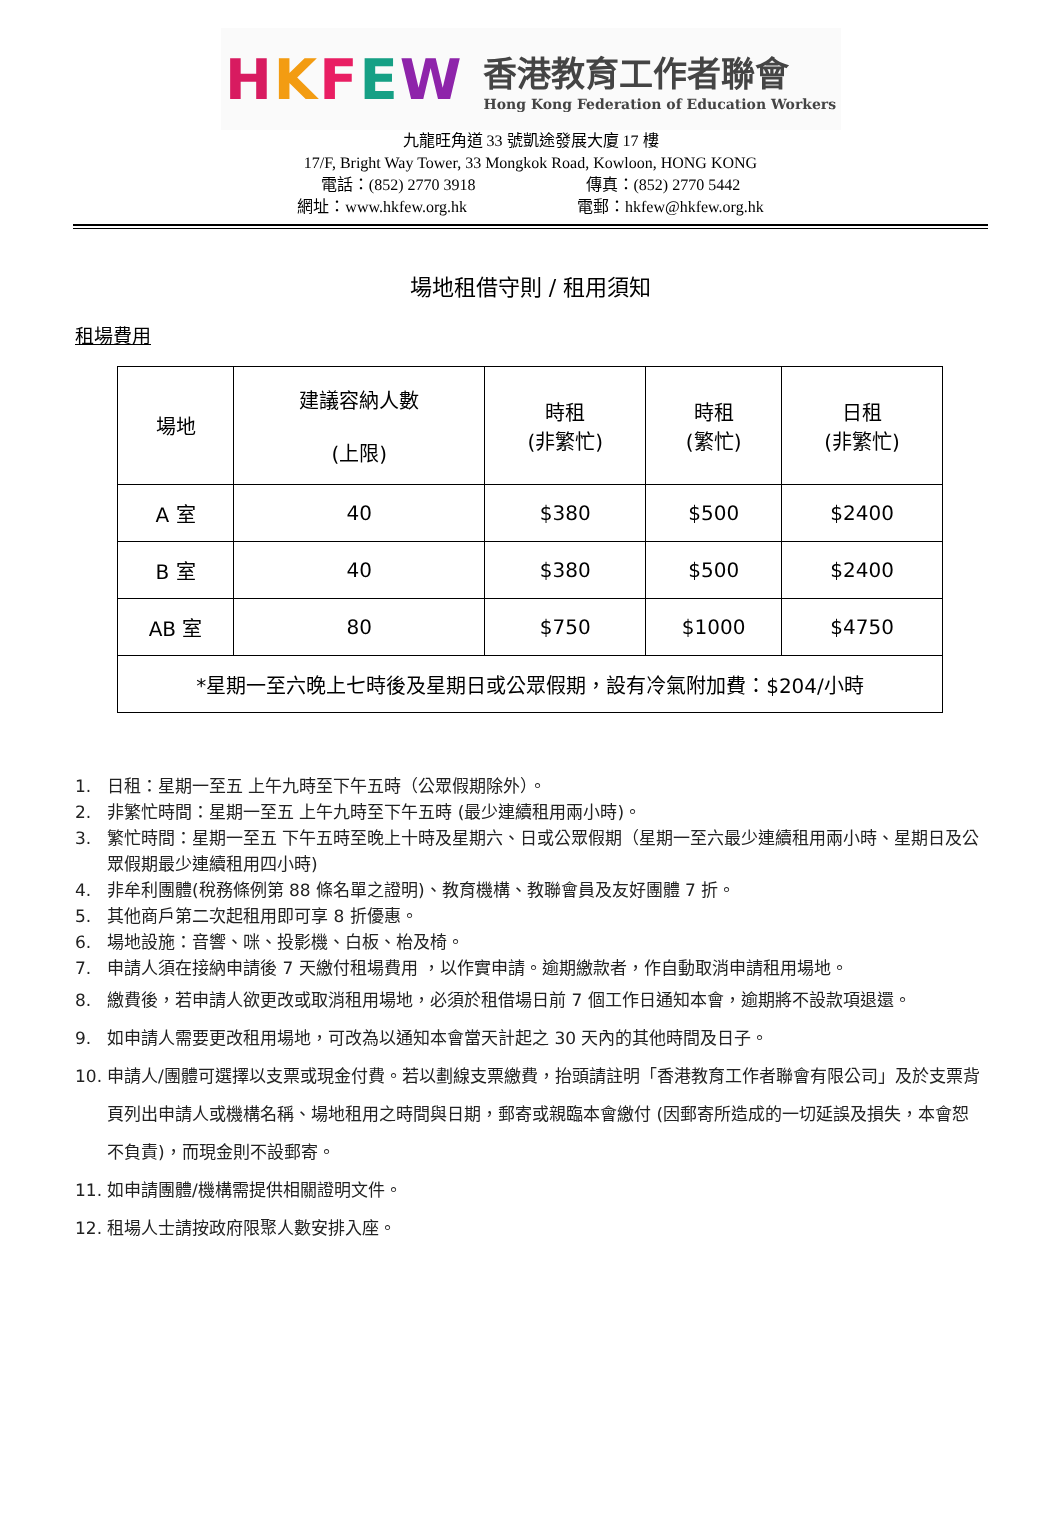HKFEW 香港教育工作者聯會
Hong Kong Federation of Education Workers
九龍旺角道 33 號凱途發展大廈 17 樓
17/F, Bright Way Tower, 33 Mongkok Road, Kowloon, HONG KONG
電話：(852) 2770 3918 傳真：(852) 2770 5442
網址：www.hkfew.org.hk 電郵：hkfew@hkfew.org.hk
場地租借守則 / 租用須知
租場費用
| 場地 | 建議容納人數 (上限) | 時租 (非繁忙) | 時租 (繁忙) | 日租 (非繁忙) |
| --- | --- | --- | --- | --- |
| A 室 | 40 | $380 | $500 | $2400 |
| B 室 | 40 | $380 | $500 | $2400 |
| AB 室 | 80 | $750 | $1000 | $4750 |
| *星期一至六晚上七時後及星期日或公眾假期，設有冷氣附加費：$204/小時 | | | | |
1. 日租：星期一至五 上午九時至下午五時（公眾假期除外）。
2. 非繁忙時間：星期一至五 上午九時至下午五時 (最少連續租用兩小時)。
3. 繁忙時間：星期一至五 下午五時至晚上十時及星期六、日或公眾假期（星期一至六最少連續租用兩小時、星期日及公眾假期最少連續租用四小時)
4. 非牟利團體(稅務條例第 88 條名單之證明)、教育機構、教聯會員及友好團體 7 折。
5. 其他商戶第二次起租用即可享 8 折優惠。
6. 場地設施：音響、咪、投影機、白板、枱及椅。
7. 申請人須在接納申請後 7 天繳付租場費用 ，以作實申請。逾期繳款者，作自動取消申請租用場地。
8. 繳費後，若申請人欲更改或取消租用場地，必須於租借場日前 7 個工作日通知本會，逾期將不設款項退還。
9. 如申請人需要更改租用場地，可改為以通知本會當天計起之 30 天內的其他時間及日子。
10. 申請人/團體可選擇以支票或現金付費。若以劃線支票繳費，抬頭請註明「香港教育工作者聯會有限公司」及於支票背頁列出申請人或機構名稱、場地租用之時間與日期，郵寄或親臨本會繳付 (因郵寄所造成的一切延誤及損失，本會恕不負責)，而現金則不設郵寄。
11. 如申請團體/機構需提供相關證明文件。
12. 租場人士請按政府限聚人數安排入座。